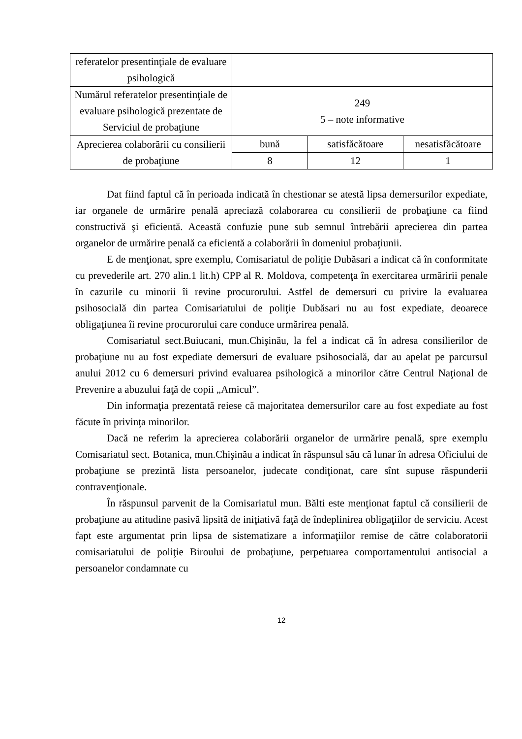| referatelor presentinţiale de evaluare psihologică | | | |
| Numărul referatelor presentinţiale de evaluare psihologică prezentate de Serviciul de probaţiune | 249 5 – note informative | | |
| Aprecierea colaborării cu consilierii de probaţiune | bună | satisfăcătoare | nesatisfăcătoare |
| | 8 | 12 | 1 |
Dat fiind faptul că în perioada indicată în chestionar se atestă lipsa demersurilor expediate, iar organele de urmărire penală apreciază colaborarea cu consilierii de probaţiune ca fiind constructivă şi eficientă. Această confuzie pune sub semnul întrebării aprecierea din partea organelor de urmărire penală ca eficientă a colaborării în domeniul probaţiunii.
E de menţionat, spre exemplu, Comisariatul de poliţie Dubăsari a indicat că în conformitate cu prevederile art. 270 alin.1 lit.h) CPP al R. Moldova, competenţa în exercitarea urmăririi penale în cazurile cu minorii îi revine procurorului. Astfel de demersuri cu privire la evaluarea psihosocială din partea Comisariatului de poliţie Dubăsari nu au fost expediate, deoarece obligaţiunea îi revine procurorului care conduce urmărirea penală.
Comisariatul sect.Buiucani, mun.Chişinău, la fel a indicat că în adresa consilierilor de probaţiune nu au fost expediate demersuri de evaluare psihosocială, dar au apelat pe parcursul anului 2012 cu 6 demersuri privind evaluarea psihologică a minorilor către Centrul Naţional de Prevenire a abuzului faţă de copii „Amicul”.
Din informaţia prezentată reiese că majoritatea demersurilor care au fost expediate au fost făcute în privinţa minorilor.
Dacă ne referim la aprecierea colaborării organelor de urmărire penală, spre exemplu Comisariatul sect. Botanica, mun.Chişinău a indicat în răspunsul său că lunar în adresa Oficiului de probaţiune se prezintă lista persoanelor, judecate condiţionat, care sînt supuse răspunderii contravenţionale.
În răspunsul parvenit de la Comisariatul mun. Bălti este menţionat faptul că consilierii de probaţiune au atitudine pasivă lipsită de iniţiativă faţă de îndeplinirea obligaţiilor de serviciu. Acest fapt este argumentat prin lipsa de sistematizare a informaţiilor remise de către colaboratorii comisariatului de poliţie Biroului de probaţiune, perpetuarea comportamentului antisocial a persoanelor condamnate cu
12